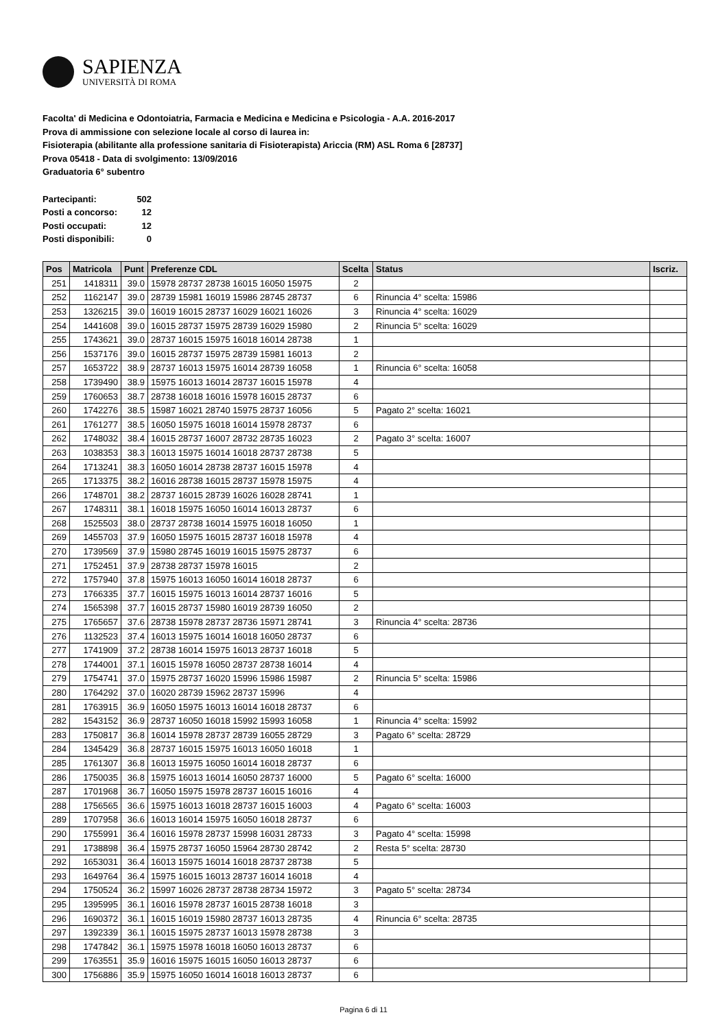SAPIENZA
UNIVERSITÀ DI ROMA
Facolta' di Medicina e Odontoiatria, Farmacia e Medicina e Medicina e Psicologia - A.A. 2016-2017
Prova di ammissione con selezione locale al corso di laurea in:
Fisioterapia (abilitante alla professione sanitaria di Fisioterapista) Ariccia (RM) ASL Roma 6 [28737]
Prova 05418 - Data di svolgimento: 13/09/2016
Graduatoria 6° subentro
| Partecipanti: | 502 |
| Posti a concorso: | 12 |
| Posti occupati: | 12 |
| Posti disponibili: | 0 |
| Pos | Matricola | Punt | Preferenze CDL | Scelta | Status | Iscriz. |
| --- | --- | --- | --- | --- | --- | --- |
| 251 | 1418311 | 39.0 | 15978 28737 28738 16015 16050 15975 | 2 | | |
| 252 | 1162147 | 39.0 | 28739 15981 16019 15986 28745 28737 | 6 | Rinuncia 4° scelta: 15986 | |
| 253 | 1326215 | 39.0 | 16019 16015 28737 16029 16021 16026 | 3 | Rinuncia 4° scelta: 16029 | |
| 254 | 1441608 | 39.0 | 16015 28737 15975 28739 16029 15980 | 2 | Rinuncia 5° scelta: 16029 | |
| 255 | 1743621 | 39.0 | 28737 16015 15975 16018 16014 28738 | 1 | | |
| 256 | 1537176 | 39.0 | 16015 28737 15975 28739 15981 16013 | 2 | | |
| 257 | 1653722 | 38.9 | 28737 16013 15975 16014 28739 16058 | 1 | Rinuncia 6° scelta: 16058 | |
| 258 | 1739490 | 38.9 | 15975 16013 16014 28737 16015 15978 | 4 | | |
| 259 | 1760653 | 38.7 | 28738 16018 16016 15978 16015 28737 | 6 | | |
| 260 | 1742276 | 38.5 | 15987 16021 28740 15975 28737 16056 | 5 | Pagato 2° scelta: 16021 | |
| 261 | 1761277 | 38.5 | 16050 15975 16018 16014 15978 28737 | 6 | | |
| 262 | 1748032 | 38.4 | 16015 28737 16007 28732 28735 16023 | 2 | Pagato 3° scelta: 16007 | |
| 263 | 1038353 | 38.3 | 16013 15975 16014 16018 28737 28738 | 5 | | |
| 264 | 1713241 | 38.3 | 16050 16014 28738 28737 16015 15978 | 4 | | |
| 265 | 1713375 | 38.2 | 16016 28738 16015 28737 15978 15975 | 4 | | |
| 266 | 1748701 | 38.2 | 28737 16015 28739 16026 16028 28741 | 1 | | |
| 267 | 1748311 | 38.1 | 16018 15975 16050 16014 16013 28737 | 6 | | |
| 268 | 1525503 | 38.0 | 28737 28738 16014 15975 16018 16050 | 1 | | |
| 269 | 1455703 | 37.9 | 16050 15975 16015 28737 16018 15978 | 4 | | |
| 270 | 1739569 | 37.9 | 15980 28745 16019 16015 15975 28737 | 6 | | |
| 271 | 1752451 | 37.9 | 28738 28737 15978 16015 | 2 | | |
| 272 | 1757940 | 37.8 | 15975 16013 16050 16014 16018 28737 | 6 | | |
| 273 | 1766335 | 37.7 | 16015 15975 16013 16014 28737 16016 | 5 | | |
| 274 | 1565398 | 37.7 | 16015 28737 15980 16019 28739 16050 | 2 | | |
| 275 | 1765657 | 37.6 | 28738 15978 28737 28736 15971 28741 | 3 | Rinuncia 4° scelta: 28736 | |
| 276 | 1132523 | 37.4 | 16013 15975 16014 16018 16050 28737 | 6 | | |
| 277 | 1741909 | 37.2 | 28738 16014 15975 16013 28737 16018 | 5 | | |
| 278 | 1744001 | 37.1 | 16015 15978 16050 28737 28738 16014 | 4 | | |
| 279 | 1754741 | 37.0 | 15975 28737 16020 15996 15986 15987 | 2 | Rinuncia 5° scelta: 15986 | |
| 280 | 1764292 | 37.0 | 16020 28739 15962 28737 15996 | 4 | | |
| 281 | 1763915 | 36.9 | 16050 15975 16013 16014 16018 28737 | 6 | | |
| 282 | 1543152 | 36.9 | 28737 16050 16018 15992 15993 16058 | 1 | Rinuncia 4° scelta: 15992 | |
| 283 | 1750817 | 36.8 | 16014 15978 28737 28739 16055 28729 | 3 | Pagato 6° scelta: 28729 | |
| 284 | 1345429 | 36.8 | 28737 16015 15975 16013 16050 16018 | 1 | | |
| 285 | 1761307 | 36.8 | 16013 15975 16050 16014 16018 28737 | 6 | | |
| 286 | 1750035 | 36.8 | 15975 16013 16014 16050 28737 16000 | 5 | Pagato 6° scelta: 16000 | |
| 287 | 1701968 | 36.7 | 16050 15975 15978 28737 16015 16016 | 4 | | |
| 288 | 1756565 | 36.6 | 15975 16013 16018 28737 16015 16003 | 4 | Pagato 6° scelta: 16003 | |
| 289 | 1707958 | 36.6 | 16013 16014 15975 16050 16018 28737 | 6 | | |
| 290 | 1755991 | 36.4 | 16016 15978 28737 15998 16031 28733 | 3 | Pagato 4° scelta: 15998 | |
| 291 | 1738898 | 36.4 | 15975 28737 16050 15964 28730 28742 | 2 | Resta 5° scelta: 28730 | |
| 292 | 1653031 | 36.4 | 16013 15975 16014 16018 28737 28738 | 5 | | |
| 293 | 1649764 | 36.4 | 15975 16015 16013 28737 16014 16018 | 4 | | |
| 294 | 1750524 | 36.2 | 15997 16026 28737 28738 28734 15972 | 3 | Pagato 5° scelta: 28734 | |
| 295 | 1395995 | 36.1 | 16016 15978 28737 16015 28738 16018 | 3 | | |
| 296 | 1690372 | 36.1 | 16015 16019 15980 28737 16013 28735 | 4 | Rinuncia 6° scelta: 28735 | |
| 297 | 1392339 | 36.1 | 16015 15975 28737 16013 15978 28738 | 3 | | |
| 298 | 1747842 | 36.1 | 15975 15978 16018 16050 16013 28737 | 6 | | |
| 299 | 1763551 | 35.9 | 16016 15975 16015 16050 16013 28737 | 6 | | |
| 300 | 1756886 | 35.9 | 15975 16050 16014 16018 16013 28737 | 6 | | |
Pagina 6 di 11